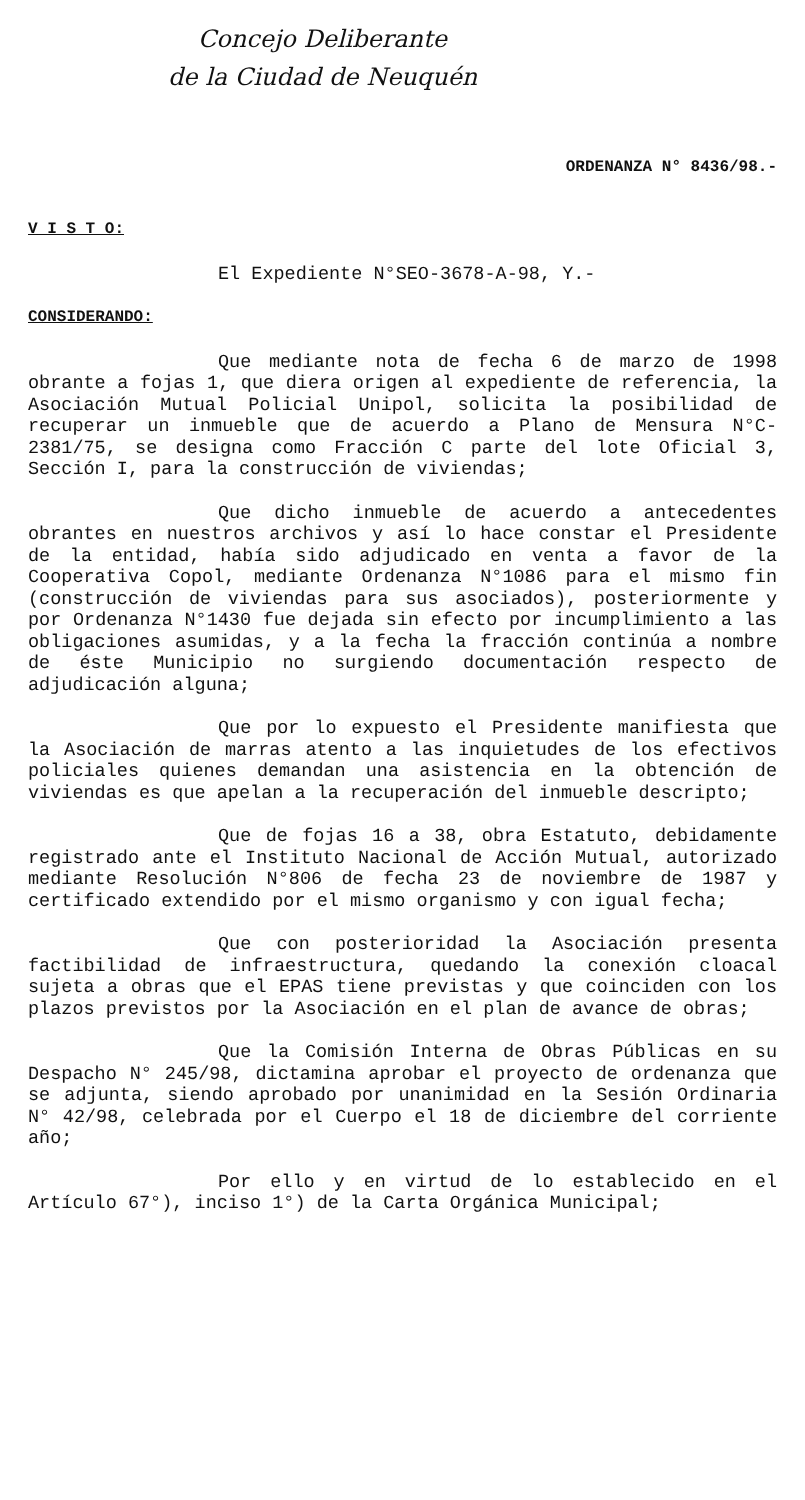Concejo Deliberante
de la Ciudad de Neuquén
ORDENANZA N° 8436/98.-
V I S T O:
El Expediente N°SEO-3678-A-98, Y.-
CONSIDERANDO:
Que mediante nota de fecha 6 de marzo de 1998 obrante a fojas 1, que diera origen al expediente de referencia, la Asociación Mutual Policial Unipol, solicita la posibilidad de recuperar un inmueble que de acuerdo a Plano de Mensura N°C-2381/75, se designa como Fracción C parte del lote Oficial 3, Sección I, para la construcción de viviendas;
Que dicho inmueble de acuerdo a antecedentes obrantes en nuestros archivos y así lo hace constar el Presidente de la entidad, había sido adjudicado en venta a favor de la Cooperativa Copol, mediante Ordenanza N°1086 para el mismo fin (construcción de viviendas para sus asociados), posteriormente y por Ordenanza N°1430 fue dejada sin efecto por incumplimiento a las obligaciones asumidas, y a la fecha la fracción continúa a nombre de éste Municipio no surgiendo documentación respecto de adjudicación alguna;
Que por lo expuesto el Presidente manifiesta que la Asociación de marras atento a las inquietudes de los efectivos policiales quienes demandan una asistencia en la obtención de viviendas es que apelan a la recuperación del inmueble descripto;
Que de fojas 16 a 38, obra Estatuto, debidamente registrado ante el Instituto Nacional de Acción Mutual, autorizado mediante Resolución N°806 de fecha 23 de noviembre de 1987 y certificado extendido por el mismo organismo y con igual fecha;
Que con posterioridad la Asociación presenta factibilidad de infraestructura, quedando la conexión cloacal sujeta a obras que el EPAS tiene previstas y que coinciden con los plazos previstos por la Asociación en el plan de avance de obras;
Que la Comisión Interna de Obras Públicas en su Despacho N° 245/98, dictamina aprobar el proyecto de ordenanza que se adjunta, siendo aprobado por unanimidad en la Sesión Ordinaria N° 42/98, celebrada por el Cuerpo el 18 de diciembre del corriente año;
Por ello y en virtud de lo establecido en el Artículo 67°), inciso 1°) de la Carta Orgánica Municipal;